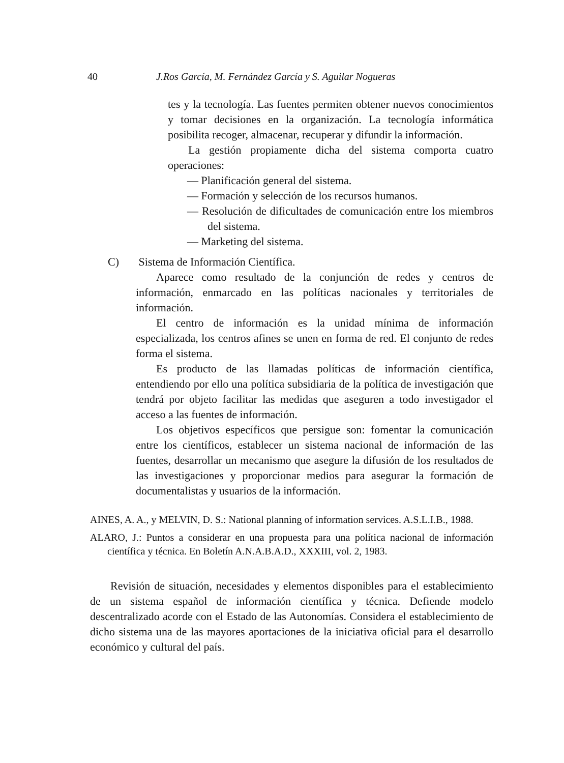40 J.Ros García, M. Fernández García y S. Aguilar Nogueras
tes y la tecnología. Las fuentes permiten obtener nuevos conocimientos y tomar decisiones en la organización. La tecnología informática posibilita recoger, almacenar, recuperar y difundir la información.
La gestión propiamente dicha del sistema comporta cuatro operaciones:
— Planificación general del sistema.
— Formación y selección de los recursos humanos.
— Resolución de dificultades de comunicación entre los miembros del sistema.
— Marketing del sistema.
C) Sistema de Información Científica.
Aparece como resultado de la conjunción de redes y centros de información, enmarcado en las políticas nacionales y territoriales de información.
El centro de información es la unidad mínima de información especializada, los centros afines se unen en forma de red. El conjunto de redes forma el sistema.
Es producto de las llamadas políticas de información científica, entendiendo por ello una política subsidiaria de la política de investigación que tendrá por objeto facilitar las medidas que aseguren a todo investigador el acceso a las fuentes de información.
Los objetivos específicos que persigue son: fomentar la comunicación entre los científicos, establecer un sistema nacional de información de las fuentes, desarrollar un mecanismo que asegure la difusión de los resultados de las investigaciones y proporcionar medios para asegurar la formación de documentalistas y usuarios de la información.
AINES, A. A., y MELVIN, D. S.: National planning of information services. A.S.L.I.B., 1988.
ALARO, J.: Puntos a considerar en una propuesta para una política nacional de información científica y técnica. En Boletín A.N.A.B.A.D., XXXIII, vol. 2, 1983.
Revisión de situación, necesidades y elementos disponibles para el establecimiento de un sistema español de información científica y técnica. Defiende modelo descentralizado acorde con el Estado de las Autonomías. Considera el establecimiento de dicho sistema una de las mayores aportaciones de la iniciativa oficial para el desarrollo económico y cultural del país.